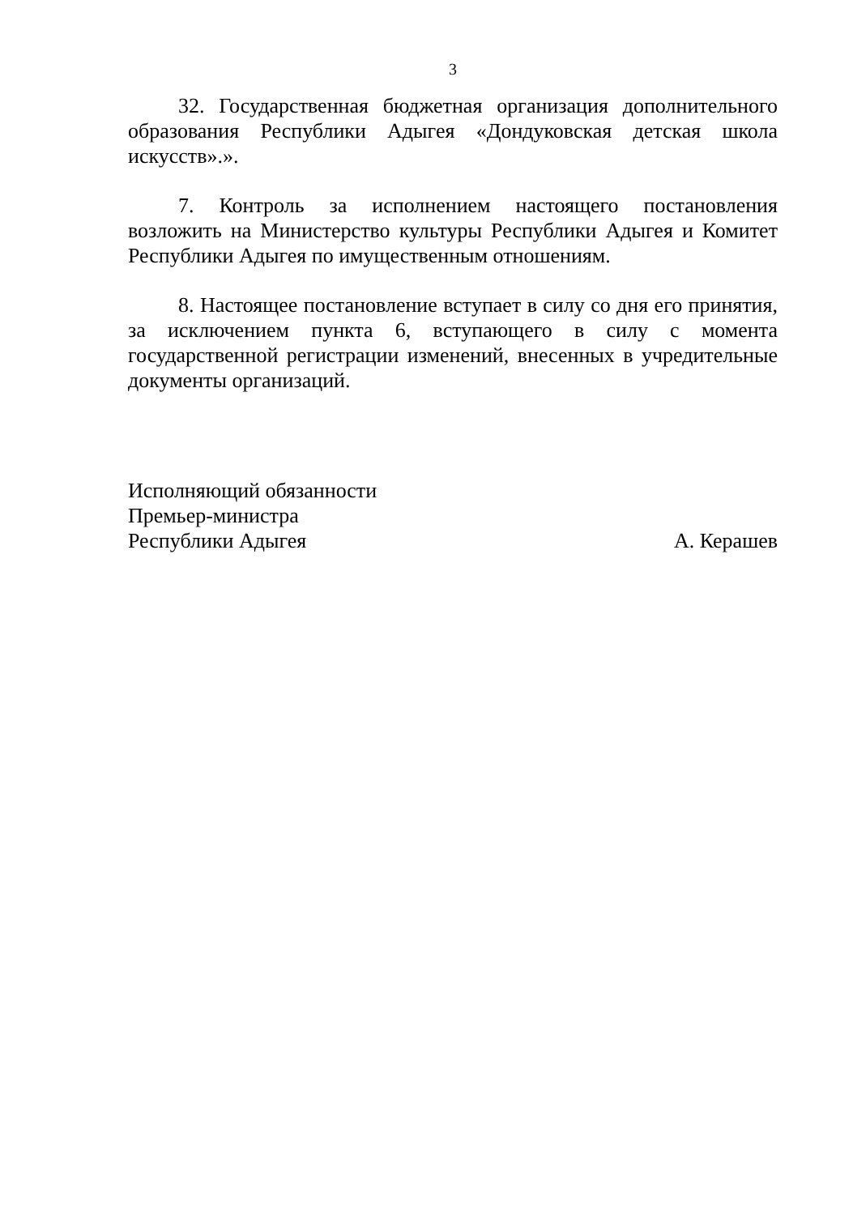3
32. Государственная бюджетная организация дополнительного образования Республики Адыгея «Дондуковская детская школа искусств».».
7. Контроль за исполнением настоящего постановления возложить на Министерство культуры Республики Адыгея и Комитет Республики Адыгея по имущественным отношениям.
8. Настоящее постановление вступает в силу со дня его принятия, за исключением пункта 6, вступающего в силу с момента государственной регистрации изменений, внесенных в учредительные документы организаций.
Исполняющий обязанности
Премьер-министра
Республики Адыгея
А. Керашев